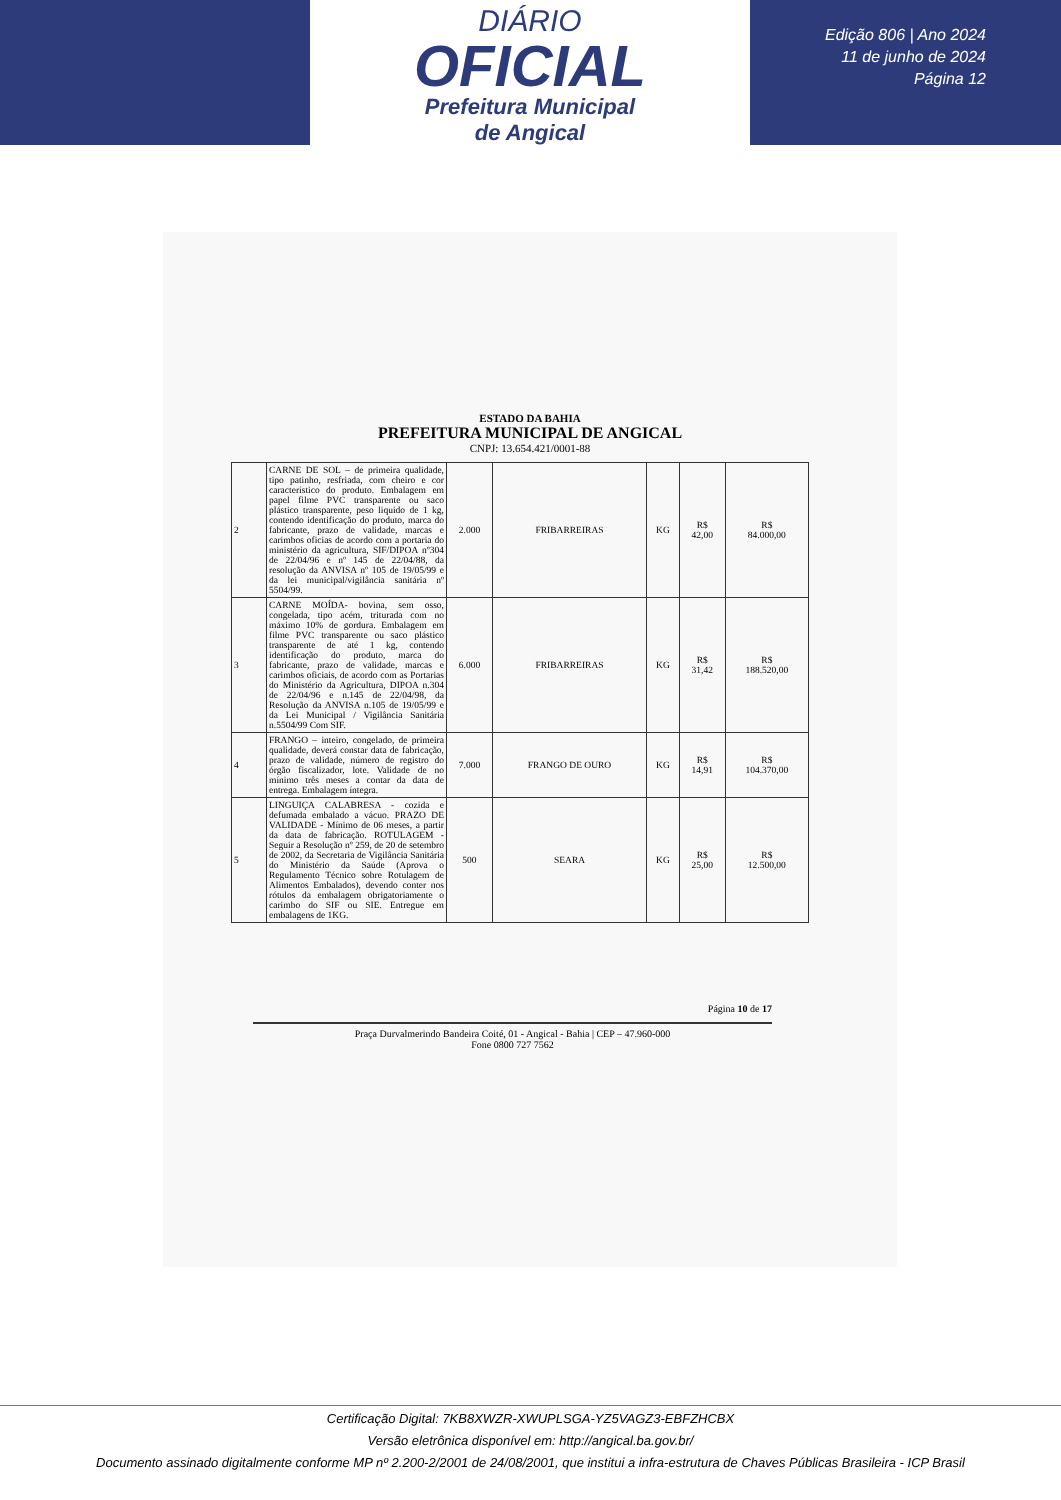DIÁRIO
OFICIAL
Prefeitura Municipal
de Angical
Edição 806 | Ano 2024
11 de junho de 2024
Página 12
ESTADO DA BAHIA
PREFEITURA MUNICIPAL DE ANGICAL
CNPJ: 13.654.421/0001-88
| 2 | CARNE DE SOL – de primeira qualidade, tipo patinho, resfriada, com cheiro e cor característico do produto. Embalagem em papel filme PVC transparente ou saco plástico transparente, peso liquido de 1 kg, contendo identificação do produto, marca do fabricante, prazo de validade, marcas e carimbos oficias de acordo com a portaria do ministério da agricultura, SIF/DIPOA nº304 de 22/04/96 e nº 145 de 22/04/88, da resolução da ANVISA nº 105 de 19/05/99 e da lei municipal/vigilância sanitária nº 5504/99. | 2.000 | FRIBARREIRAS | KG | R$ 42,00 | R$ 84.000,00 |
| 3 | CARNE MOÍDA- bovina, sem osso, congelada, tipo acém, triturada com no máximo 10% de gordura. Embalagem em filme PVC transparente ou saco plástico transparente de até 1 kg, contendo identificação do produto, marca do fabricante, prazo de validade, marcas e carimbos oficiais, de acordo com as Portarias do Ministério da Agricultura, DIPOA n.304 de 22/04/96 e n.145 de 22/04/98, da Resolução da ANVISA n.105 de 19/05/99 e da Lei Municipal / Vigilância Sanitária n.5504/99 Com SIF. | 6.000 | FRIBARREIRAS | KG | R$ 31,42 | R$ 188.520,00 |
| 4 | FRANGO – inteiro, congelado, de primeira qualidade, deverá constar data de fabricação, prazo de validade, número de registro do órgão fiscalizador, lote. Validade de no mínimo três meses a contar da data de entrega. Embalagem íntegra. | 7.000 | FRANGO DE OURO | KG | R$ 14,91 | R$ 104.370,00 |
| 5 | LINGUIÇA CALABRESA - cozida e defumada embalado a vácuo. PRAZO DE VALIDADE - Mínimo de 06 meses, a partir da data de fabricação. ROTULAGEM - Seguir a Resolução nº 259, de 20 de setembro de 2002, da Secretaria de Vigilância Sanitária do Ministério da Saúde (Aprova o Regulamento Técnico sobre Rotulagem de Alimentos Embalados), devendo conter nos rótulos da embalagem obrigatoriamente o carimbo do SIF ou SIE. Entregue em embalagens de 1KG. | 500 | SEARA | KG | R$ 25,00 | R$ 12.500,00 |
Página 10 de 17
Praça Durvalmerindo Bandeira Coité, 01 - Angical - Bahia | CEP – 47.960-000
Fone 0800 727 7562
Certificação Digital: 7KB8XWZR-XWUPLSGA-YZ5VAGZ3-EBFZHCBX
Versão eletrônica disponível em: http://angical.ba.gov.br/
Documento assinado digitalmente conforme MP nº 2.200-2/2001 de 24/08/2001, que institui a infra-estrutura de Chaves Públicas Brasileira - ICP Brasil